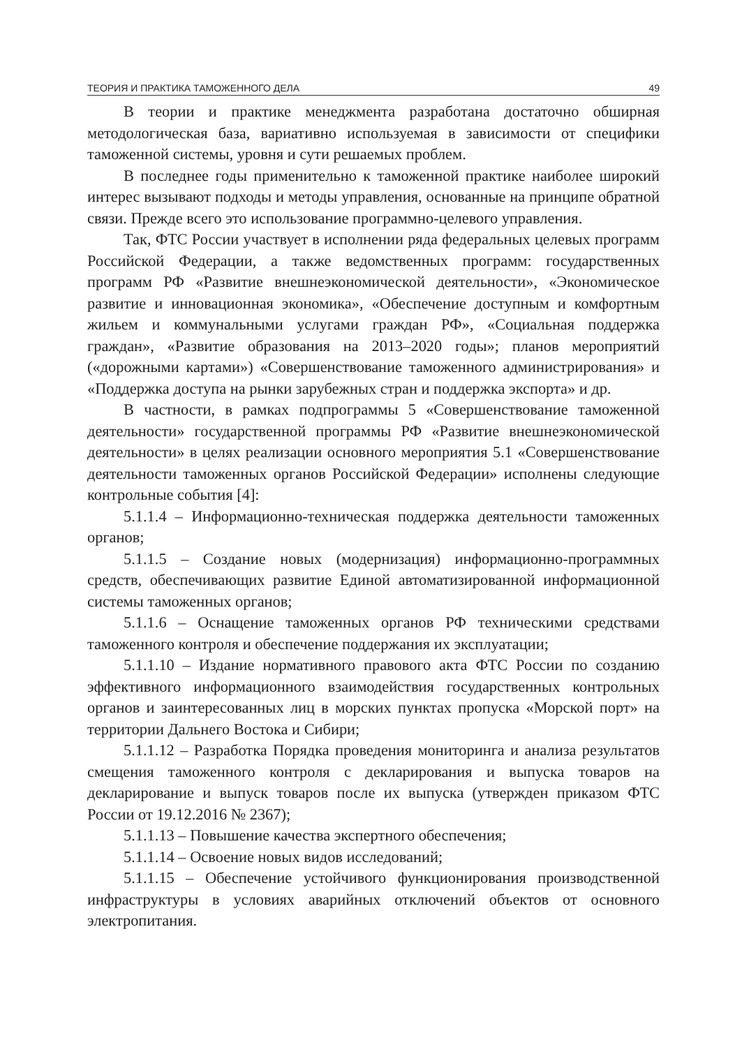ТЕОРИЯ И ПРАКТИКА ТАМОЖЕННОГО ДЕЛА 49
В теории и практике менеджмента разработана достаточно обширная методологическая база, вариативно используемая в зависимости от специфики таможенной системы, уровня и сути решаемых проблем.
В последнее годы применительно к таможенной практике наиболее широкий интерес вызывают подходы и методы управления, основанные на принципе обратной связи. Прежде всего это использование программно-целевого управления.
Так, ФТС России участвует в исполнении ряда федеральных целевых программ Российской Федерации, а также ведомственных программ: государственных программ РФ «Развитие внешнеэкономической деятельности», «Экономическое развитие и инновационная экономика», «Обеспечение доступным и комфортным жильем и коммунальными услугами граждан РФ», «Социальная поддержка граждан», «Развитие образования на 2013–2020 годы»; планов мероприятий («дорожными картами») «Совершенствование таможенного администрирования» и «Поддержка доступа на рынки зарубежных стран и поддержка экспорта» и др.
В частности, в рамках подпрограммы 5 «Совершенствование таможенной деятельности» государственной программы РФ «Развитие внешнеэкономической деятельности» в целях реализации основного мероприятия 5.1 «Совершенствование деятельности таможенных органов Российской Федерации» исполнены следующие контрольные события [4]:
5.1.1.4 – Информационно-техническая поддержка деятельности таможенных органов;
5.1.1.5 – Создание новых (модернизация) информационно-программных средств, обеспечивающих развитие Единой автоматизированной информационной системы таможенных органов;
5.1.1.6 – Оснащение таможенных органов РФ техническими средствами таможенного контроля и обеспечение поддержания их эксплуатации;
5.1.1.10 – Издание нормативного правового акта ФТС России по созданию эффективного информационного взаимодействия государственных контрольных органов и заинтересованных лиц в морских пунктах пропуска «Морской порт» на территории Дальнего Востока и Сибири;
5.1.1.12 – Разработка Порядка проведения мониторинга и анализа результатов смещения таможенного контроля с декларирования и выпуска товаров на декларирование и выпуск товаров после их выпуска (утвержден приказом ФТС России от 19.12.2016 № 2367);
5.1.1.13 – Повышение качества экспертного обеспечения;
5.1.1.14 – Освоение новых видов исследований;
5.1.1.15 – Обеспечение устойчивого функционирования производственной инфраструктуры в условиях аварийных отключений объектов от основного электропитания.